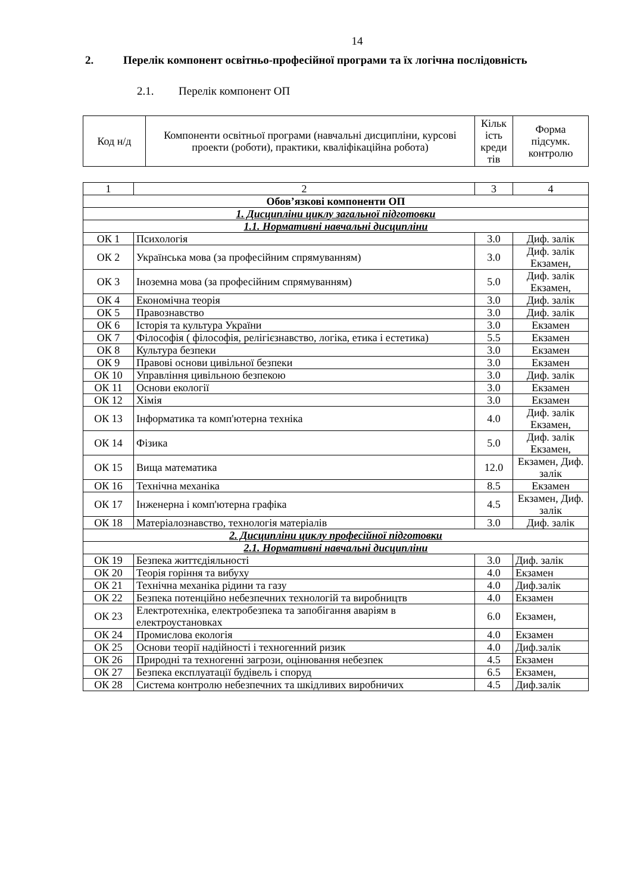14
2. Перелік компонент освітньо-професійної програми та їх логічна послідовність
2.1. Перелік компонент ОП
| Код н/д | Компоненти освітньої програми (навчальні дисципліни, курсові проекти (роботи), практики, кваліфікаційна робота) | Кільк ість креди тів | Форма підсумк. контролю |
| 1 | 2 | 3 | 4 |
| Обов’язкові компоненти ОП | | | |
| 1. Дисципліни циклу загальної підготовки | | | |
| 1.1. Нормативні навчальні дисципліни | | | |
| ОК 1 | Психологія | 3.0 | Диф. залік |
| ОК 2 | Українська мова (за професійним спрямуванням) | 3.0 | Диф. залік Екзамен, |
| ОК 3 | Іноземна мова (за професійним спрямуванням) | 5.0 | Диф. залік Екзамен, |
| ОК 4 | Економічна теорія | 3.0 | Диф. залік |
| ОК 5 | Правознавство | 3.0 | Диф. залік |
| ОК 6 | Історія та культура України | 3.0 | Екзамен |
| ОК 7 | Філософія ( філософія, релігієзнавство, логіка, етика і естетика) | 5.5 | Екзамен |
| ОК 8 | Культура безпеки | 3.0 | Екзамен |
| ОК 9 | Правові основи цивільної безпеки | 3.0 | Екзамен |
| ОК 10 | Управління цивільною безпекою | 3.0 | Диф. залік |
| ОК 11 | Основи екології | 3.0 | Екзамен |
| ОК 12 | Хімія | 3.0 | Екзамен |
| ОК 13 | Інформатика та комп'ютерна техніка | 4.0 | Диф. залік Екзамен, |
| ОК 14 | Фізика | 5.0 | Диф. залік Екзамен, |
| ОК 15 | Вища математика | 12.0 | Екзамен, Диф. залік |
| ОК 16 | Технічна механіка | 8.5 | Екзамен |
| ОК 17 | Інженерна і комп'ютерна графіка | 4.5 | Екзамен, Диф. залік |
| ОК 18 | Матеріалознавство, технологія матеріалів | 3.0 | Диф. залік |
| 2. Дисципліни циклу професійної підготовки | | | |
| 2.1. Нормативні навчальні дисципліни | | | |
| ОК 19 | Безпека життєдіяльності | 3.0 | Диф. залік |
| ОК 20 | Теорія горіння та вибуху | 4.0 | Екзамен |
| ОК 21 | Технічна механіка рідини та газу | 4.0 | Диф.залік |
| ОК 22 | Безпека потенційно небезпечних технологій та виробництв | 4.0 | Екзамен |
| ОК 23 | Електротехніка, електробезпека та запобігання аваріям в електроустановках | 6.0 | Екзамен, |
| ОК 24 | Промислова екологія | 4.0 | Екзамен |
| ОК 25 | Основи теорії надійності і техногенний ризик | 4.0 | Диф.залік |
| ОК 26 | Природні та техногенні загрози, оцінювання небезпек | 4.5 | Екзамен |
| ОК 27 | Безпека експлуатації будівель і споруд | 6.5 | Екзамен, |
| ОК 28 | Система контролю небезпечних та шкідливих виробничих | 4.5 | Диф.залік |